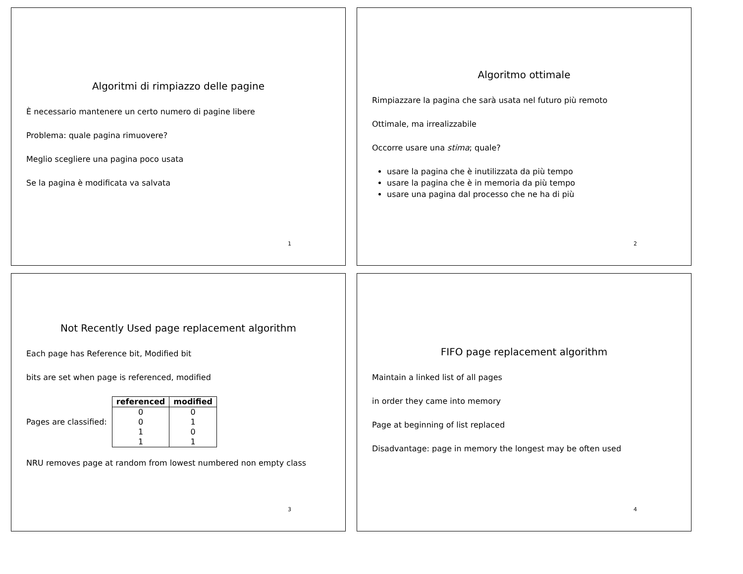Algoritmi di rimpiazzo delle pagine
È necessario mantenere un certo numero di pagine libere
Problema: quale pagina rimuovere?
Meglio scegliere una pagina poco usata
Se la pagina è modificata va salvata
1
Algoritmo ottimale
Rimpiazzare la pagina che sarà usata nel futuro più remoto
Ottimale, ma irrealizzabile
Occorre usare una stima; quale?
usare la pagina che è inutilizzata da più tempo
usare la pagina che è in memoria da più tempo
usare una pagina dal processo che ne ha di più
2
Not Recently Used page replacement algorithm
Each page has Reference bit, Modified bit
bits are set when page is referenced, modified
Pages are classified:
| referenced | modified |
| --- | --- |
| 0 | 0 |
| 0 | 1 |
| 1 | 0 |
| 1 | 1 |
NRU removes page at random from lowest numbered non empty class
3
FIFO page replacement algorithm
Maintain a linked list of all pages
in order they came into memory
Page at beginning of list replaced
Disadvantage: page in memory the longest may be often used
4